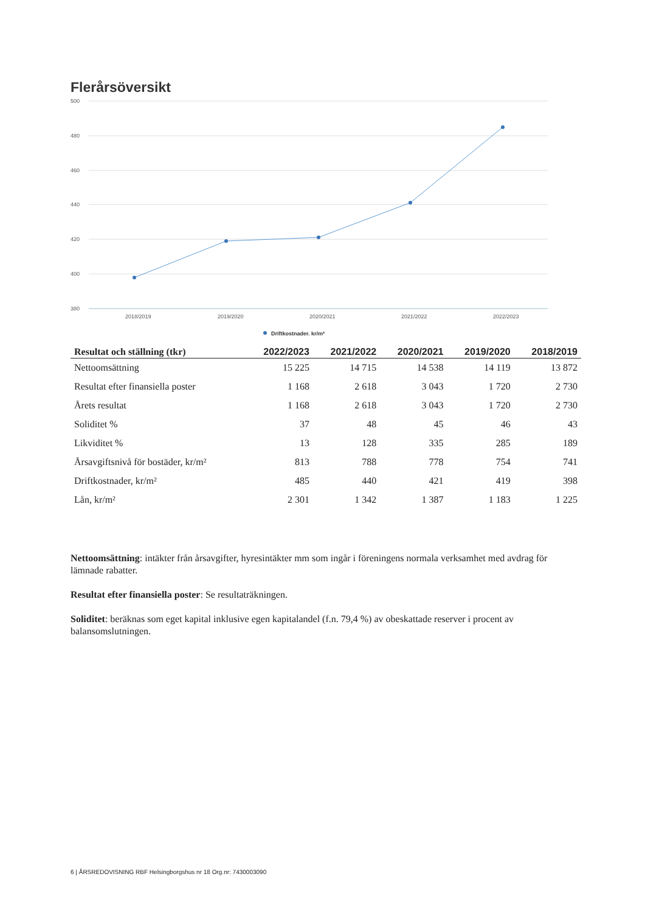Flerårsöversikt
500
480
460
440
420
400
380
2018/2019
2019/2020
2020/2021
2021/2022
2022/2023
Driftkostnader, kr/m²
| Resultat och ställning (tkr) | 2022/2023 | 2021/2022 | 2020/2021 | 2019/2020 | 2018/2019 |
| --- | --- | --- | --- | --- | --- |
| Nettoomsättning | 15 225 | 14 715 | 14 538 | 14 119 | 13 872 |
| Resultat efter finansiella poster | 1 168 | 2 618 | 3 043 | 1 720 | 2 730 |
| Årets resultat | 1 168 | 2 618 | 3 043 | 1 720 | 2 730 |
| Soliditet % | 37 | 48 | 45 | 46 | 43 |
| Likviditet % | 13 | 128 | 335 | 285 | 189 |
| Årsavgiftsnivå för bostäder, kr/m² | 813 | 788 | 778 | 754 | 741 |
| Driftkostnader, kr/m² | 485 | 440 | 421 | 419 | 398 |
| Lån, kr/m² | 2 301 | 1 342 | 1 387 | 1 183 | 1 225 |
Nettoomsättning: intäkter från årsavgifter, hyresintäkter mm som ingår i föreningens normala verksamhet med avdrag för lämnade rabatter.
Resultat efter finansiella poster: Se resultaträkningen.
Soliditet: beräknas som eget kapital inklusive egen kapitalandel (f.n. 79,4 %) av obeskattade reserver i procent av balansomslutningen.
6 | ÅRSREDOVISNING RBF Helsingborgshus nr 18 Org.nr: 7430003090